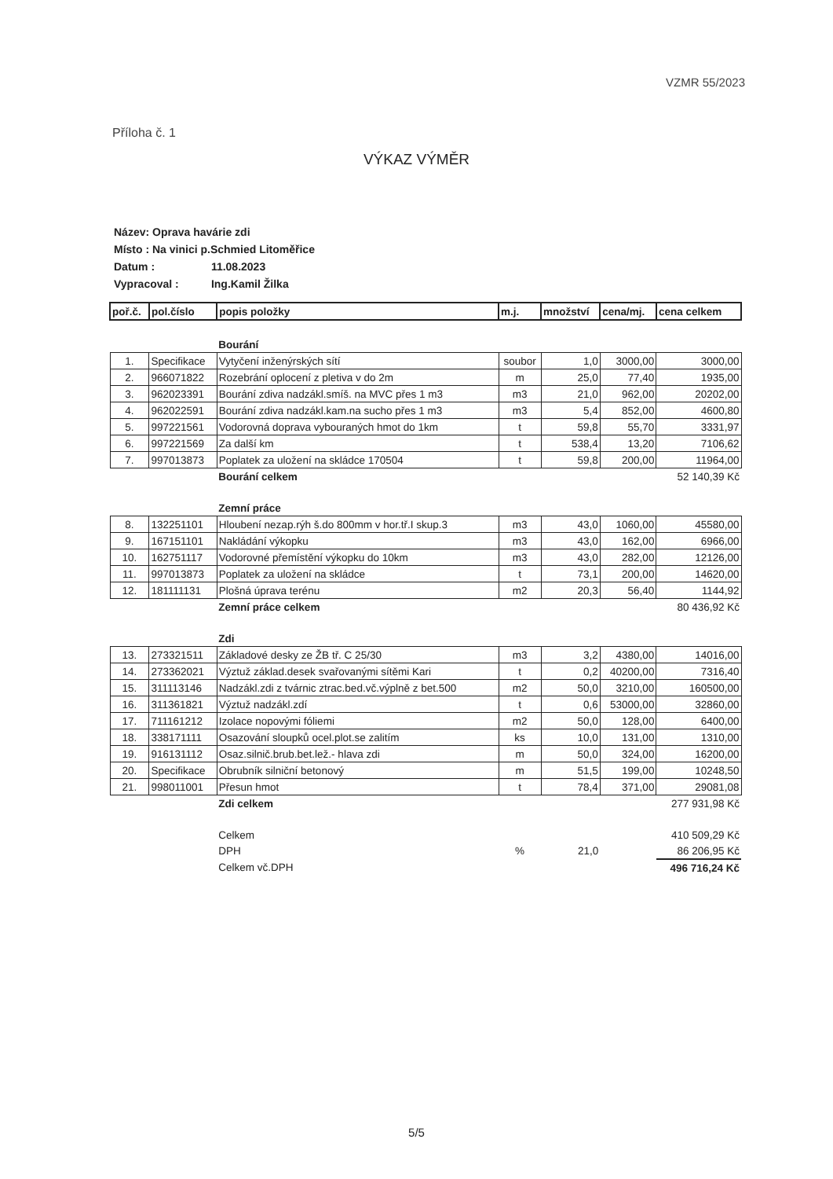VZMR 55/2023
Příloha č. 1
VÝKAZ VÝMĚR
Název: Oprava havárie zdi
Místo : Na vinici p.Schmied Litoměřice
Datum : 11.08.2023
Vypracoval : Ing.Kamil Žilka
| poř.č. | pol.číslo | popis položky | m.j. | množství | cena/mj. | cena celkem |
| --- | --- | --- | --- | --- | --- | --- |
| | | Bourání | | | | |
| 1. | Specifikace | Vytyčení inženýrských sítí | soubor | 1,0 | 3000,00 | 3000,00 |
| 2. | 966071822 | Rozebrání oplocení z pletiva v do 2m | m | 25,0 | 77,40 | 1935,00 |
| 3. | 962023391 | Bourání zdiva nadzákl.smíš. na MVC přes 1 m3 | m3 | 21,0 | 962,00 | 20202,00 |
| 4. | 962022591 | Bourání zdiva nadzákl.kam.na sucho přes 1 m3 | m3 | 5,4 | 852,00 | 4600,80 |
| 5. | 997221561 | Vodorovná doprava vybouraných hmot do 1km | t | 59,8 | 55,70 | 3331,97 |
| 6. | 997221569 | Za další km | t | 538,4 | 13,20 | 7106,62 |
| 7. | 997013873 | Poplatek za uložení na skládce 170504 | t | 59,8 | 200,00 | 11964,00 |
| | | Bourání celkem | | | | 52 140,39 Kč |
| | | Zemní práce | | | | |
| 8. | 132251101 | Hloubení nezap.rýh š.do 800mm v hor.tř.I skup.3 | m3 | 43,0 | 1060,00 | 45580,00 |
| 9. | 167151101 | Nakládání výkopku | m3 | 43,0 | 162,00 | 6966,00 |
| 10. | 162751117 | Vodorovné přemístění výkopku do 10km | m3 | 43,0 | 282,00 | 12126,00 |
| 11. | 997013873 | Poplatek za uložení na skládce | t | 73,1 | 200,00 | 14620,00 |
| 12. | 181111131 | Plošná úprava terénu | m2 | 20,3 | 56,40 | 1144,92 |
| | | Zemní práce celkem | | | | 80 436,92 Kč |
| | | Zdi | | | | |
| 13. | 273321511 | Základové desky ze ŽB tř. C 25/30 | m3 | 3,2 | 4380,00 | 14016,00 |
| 14. | 273362021 | Výztuž základ.desek svařovanými sítěmi Kari | t | 0,2 | 40200,00 | 7316,40 |
| 15. | 311113146 | Nadzákl.zdi z tvárnic ztrac.bed.vč.výplně z bet.500 | m2 | 50,0 | 3210,00 | 160500,00 |
| 16. | 311361821 | Výztuž nadzákl.zdí | t | 0,6 | 53000,00 | 32860,00 |
| 17. | 711161212 | Izolace nopovými fóliemi | m2 | 50,0 | 128,00 | 6400,00 |
| 18. | 338171111 | Osazování sloupků ocel.plot.se zalitím | ks | 10,0 | 131,00 | 1310,00 |
| 19. | 916131112 | Osaz.silnič.brub.bet.lež.- hlava zdi | m | 50,0 | 324,00 | 16200,00 |
| 20. | Specifikace | Obrubník silniční betonový | m | 51,5 | 199,00 | 10248,50 |
| 21. | 998011001 | Přesun hmot | t | 78,4 | 371,00 | 29081,08 |
| | | Zdi celkem | | | | 277 931,98 Kč |
| | | Celkem | | | | 410 509,29 Kč |
| | | DPH | % | 21,0 | | 86 206,95 Kč |
| | | Celkem vč.DPH | | | | 496 716,24 Kč |
5/5